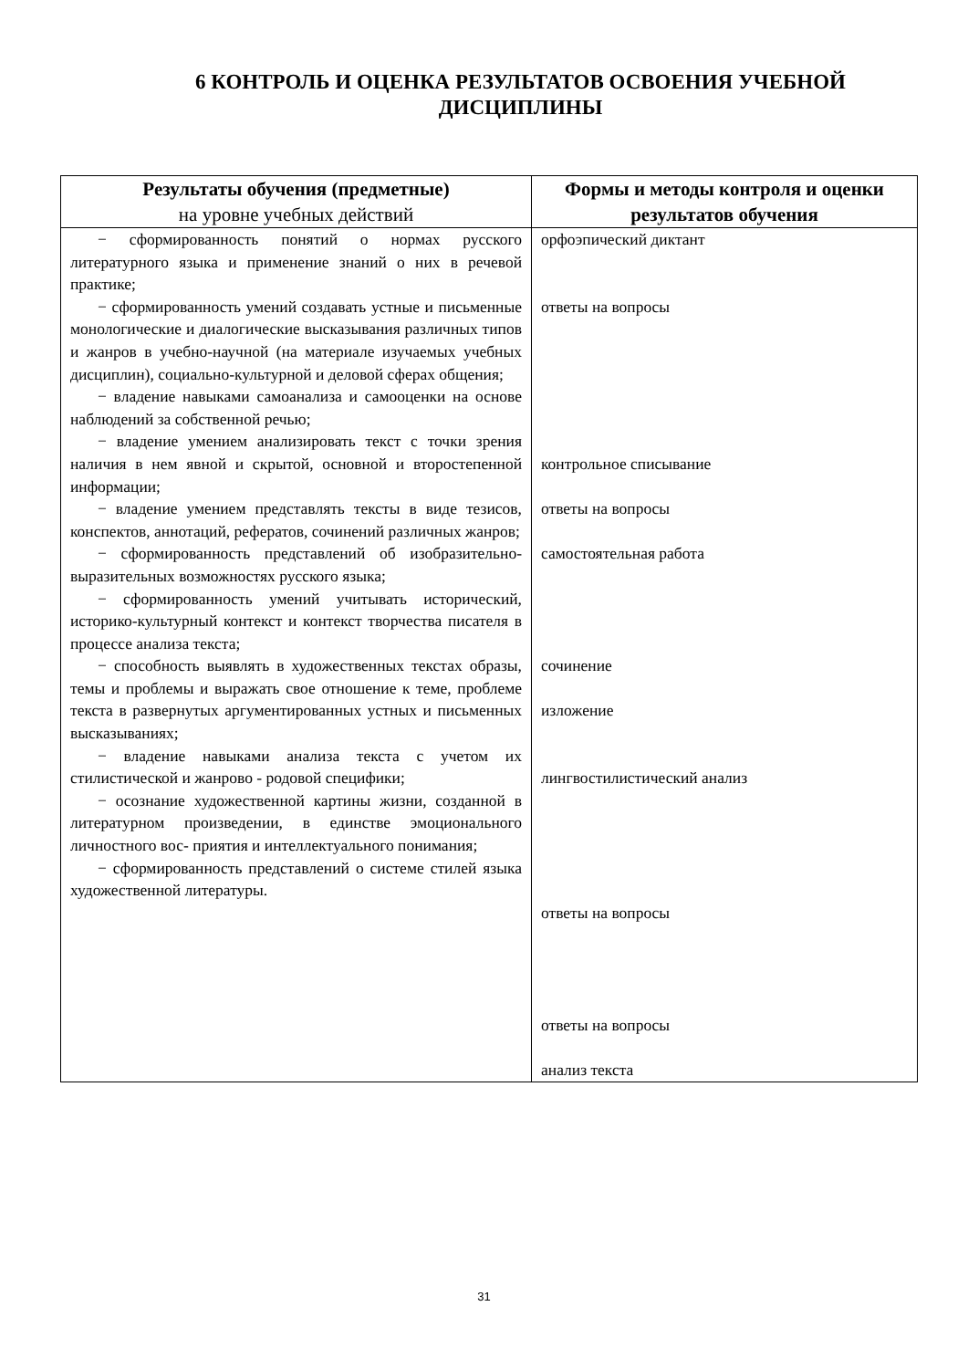6 КОНТРОЛЬ И ОЦЕНКА РЕЗУЛЬТАТОВ ОСВОЕНИЯ УЧЕБНОЙ ДИСЦИПЛИНЫ
| Результаты обучения (предметные) на уровне учебных действий | Формы и методы контроля и оценки результатов обучения |
| --- | --- |
| − сформированность понятий о нормах русского литературного языка и применение знаний о них в речевой практике; − сформированность умений создавать устные и письменные монологические и диалогические высказывания различных типов и жанров в учебно-научной (на материале изучаемых учебных дисциплин), социально-культурной и деловой сферах общения; − владение навыками самоанализа и самооценки на основе наблюдений за собственной речью; − владение умением анализировать текст с точки зрения наличия в нем явной и скрытой, основной и второстепенной информации; − владение умением представлять тексты в виде тезисов, конспектов, аннотаций, рефератов, сочинений различных жанров; − сформированность представлений об изобразительно-выразительных возможностях русского языка; − сформированность умений учитывать исторический, историко-культурный контекст и контекст творчества писателя в процессе анализа текста; − способность выявлять в художественных текстах образы, темы и проблемы и выражать свое отношение к теме, проблеме текста в развернутых аргументированных устных и письменных высказываниях; − владение навыками анализа текста с учетом их стилистической и жанрово - родовой специфики; − осознание художественной картины жизни, созданной в литературном произведении, в единстве эмоционального личностного вос- приятия и интеллектуального понимания; − сформированность представлений о системе стилей языка художественной литературы. | орфоэпический диктант ответы на вопросы контрольное списывание ответы на вопросы самостоятельная работа сочинение изложение лингвостилистический анализ ответы на вопросы ответы на вопросы анализ текста |
31